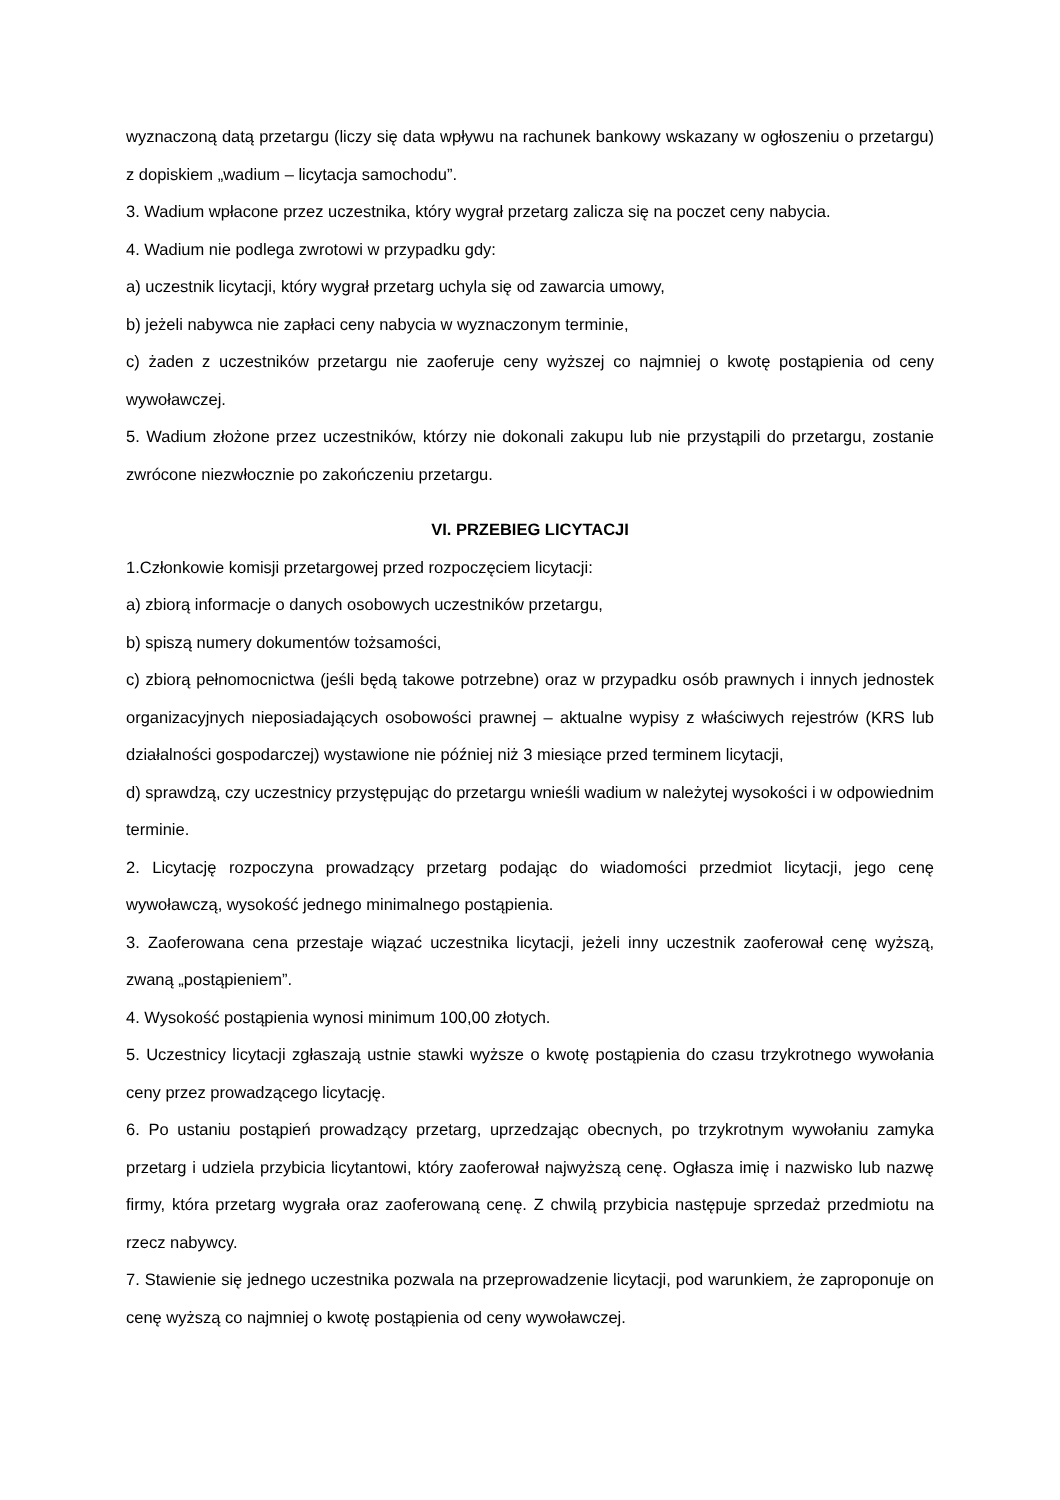wyznaczoną datą przetargu (liczy się data wpływu na rachunek bankowy wskazany w ogłoszeniu o przetargu) z dopiskiem „wadium – licytacja samochodu”.
3. Wadium wpłacone przez uczestnika, który wygrał przetarg zalicza się na poczet ceny nabycia.
4. Wadium nie podlega zwrotowi w przypadku gdy:
a) uczestnik licytacji, który wygrał przetarg uchyla się od zawarcia umowy,
b) jeżeli nabywca nie zapłaci ceny nabycia w wyznaczonym terminie,
c) żaden z uczestników przetargu nie zaoferuje ceny wyższej co najmniej o kwotę postąpienia od ceny wywoławczej.
5. Wadium złożone przez uczestników, którzy nie dokonali zakupu lub nie przystąpili do przetargu, zostanie zwrócone niezwłocznie po zakończeniu przetargu.
VI. PRZEBIEG LICYTACJI
1.Członkowie komisji przetargowej przed rozpoczęciem licytacji:
a) zbiorą informacje o danych osobowych uczestników przetargu,
b) spiszą numery dokumentów tożsamości,
c) zbiorą pełnomocnictwa (jeśli będą takowe potrzebne) oraz w przypadku osób prawnych i innych jednostek organizacyjnych nieposiadających osobowości prawnej – aktualne wypisy z właściwych rejestrów (KRS lub działalności gospodarczej) wystawione nie później niż 3 miesiące przed terminem licytacji,
d) sprawdzą, czy uczestnicy przystępując do przetargu wnieśli wadium w należytej wysokości i w odpowiednim terminie.
2. Licytację rozpoczyna prowadzący przetarg podając do wiadomości przedmiot licytacji, jego cenę wywoławczą, wysokość jednego minimalnego postąpienia.
3. Zaoferowana cena przestaje wiązać uczestnika licytacji, jeżeli inny uczestnik zaoferował cenę wyższą, zwaną „postąpieniem”.
4. Wysokość postąpienia wynosi minimum 100,00 złotych.
5. Uczestnicy licytacji zgłaszają ustnie stawki wyższe o kwotę postąpienia do czasu trzykrotnego wywołania ceny przez prowadzącego licytację.
6. Po ustaniu postąpień prowadzący przetarg, uprzedzając obecnych, po trzykrotnym wywołaniu zamyka przetarg i udziela przybicia licytantowi, który zaoferował najwyższą cenę. Ogłasza imię i nazwisko lub nazwę firmy, która przetarg wygrała oraz zaoferowaną cenę. Z chwilą przybicia następuje sprzedaż przedmiotu na rzecz nabywcy.
7. Stawienie się jednego uczestnika pozwala na przeprowadzenie licytacji, pod warunkiem, że zaproponuje on cenę wyższą co najmniej o kwotę postąpienia od ceny wywoławczej.